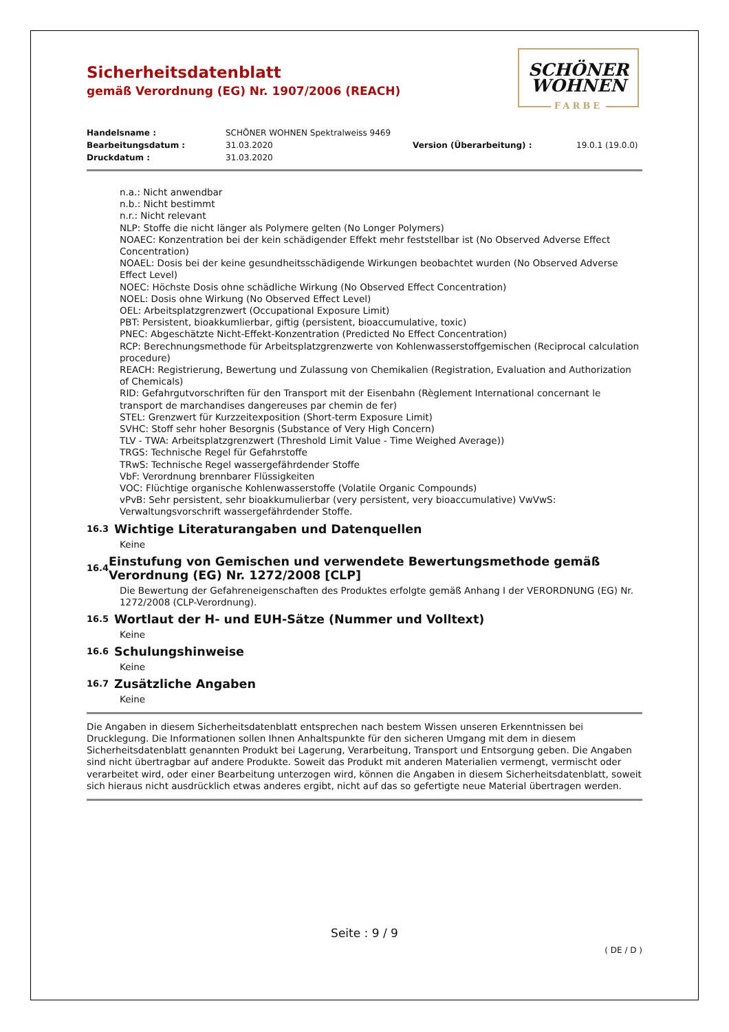SCHÖNER
WOHNEN
FARBE
Sicherheitsdatenblatt
gemäß Verordnung (EG) Nr. 1907/2006 (REACH)
Handelsname : SCHÖNER WOHNEN Spektralweiss 9469 Bearbeitungsdatum : 31.03.2020 Version (Überarbeitung) : 19.0.1 (19.0.0) Druckdatum : 31.03.2020
n.a.: Nicht anwendbar
n.b.: Nicht bestimmt
n.r.: Nicht relevant
NLP: Stoffe die nicht länger als Polymere gelten (No Longer Polymers)
NOAEC: Konzentration bei der kein schädigender Effekt mehr feststellbar ist (No Observed Adverse Effect Concentration)
NOAEL: Dosis bei der keine gesundheitsschädigende Wirkungen beobachtet wurden (No Observed Adverse Effect Level)
NOEC: Höchste Dosis ohne schädliche Wirkung (No Observed Effect Concentration)
NOEL: Dosis ohne Wirkung (No Observed Effect Level)
OEL: Arbeitsplatzgrenzwert (Occupational Exposure Limit)
PBT: Persistent, bioakkumlierbar, giftig (persistent, bioaccumulative, toxic)
PNEC: Abgeschätzte Nicht-Effekt-Konzentration (Predicted No Effect Concentration)
RCP: Berechnungsmethode für Arbeitsplatzgrenzwerte von Kohlenwasserstoffgemischen (Reciprocal calculation procedure)
REACH: Registrierung, Bewertung und Zulassung von Chemikalien (Registration, Evaluation and Authorization of Chemicals)
RID: Gefahrgutvorschriften für den Transport mit der Eisenbahn (Règlement International concernant le transport de marchandises dangereuses par chemin de fer)
STEL: Grenzwert für Kurzzeitexposition (Short-term Exposure Limit)
SVHC: Stoff sehr hoher Besorgnis (Substance of Very High Concern)
TLV - TWA: Arbeitsplatzgrenzwert (Threshold Limit Value - Time Weighed Average))
TRGS: Technische Regel für Gefahrstoffe
TRwS: Technische Regel wassergefährdender Stoffe
VbF: Verordnung brennbarer Flüssigkeiten
VOC: Flüchtige organische Kohlenwasserstoffe (Volatile Organic Compounds)
vPvB: Sehr persistent, sehr bioakkumulierbar (very persistent, very bioaccumulative) VwVwS: Verwaltungsvorschrift wassergefährdender Stoffe.
16.3 Wichtige Literaturangaben und Datenquellen
Keine
16.4 Einstufung von Gemischen und verwendete Bewertungsmethode gemäß Verordnung (EG) Nr. 1272/2008 [CLP]
Die Bewertung der Gefahreneigenschaften des Produktes erfolgte gemäß Anhang I der VERORDNUNG (EG) Nr. 1272/2008 (CLP-Verordnung).
16.5 Wortlaut der H- und EUH-Sätze (Nummer und Volltext)
Keine
16.6 Schulungshinweise
Keine
16.7 Zusätzliche Angaben
Keine
Die Angaben in diesem Sicherheitsdatenblatt entsprechen nach bestem Wissen unseren Erkenntnissen bei Drucklegung. Die Informationen sollen Ihnen Anhaltspunkte für den sicheren Umgang mit dem in diesem Sicherheitsdatenblatt genannten Produkt bei Lagerung, Verarbeitung, Transport und Entsorgung geben. Die Angaben sind nicht übertragbar auf andere Produkte. Soweit das Produkt mit anderen Materialien vermengt, vermischt oder verarbeitet wird, oder einer Bearbeitung unterzogen wird, können die Angaben in diesem Sicherheitsdatenblatt, soweit sich hieraus nicht ausdrücklich etwas anderes ergibt, nicht auf das so gefertigte neue Material übertragen werden.
Seite : 9 / 9
( DE / D )